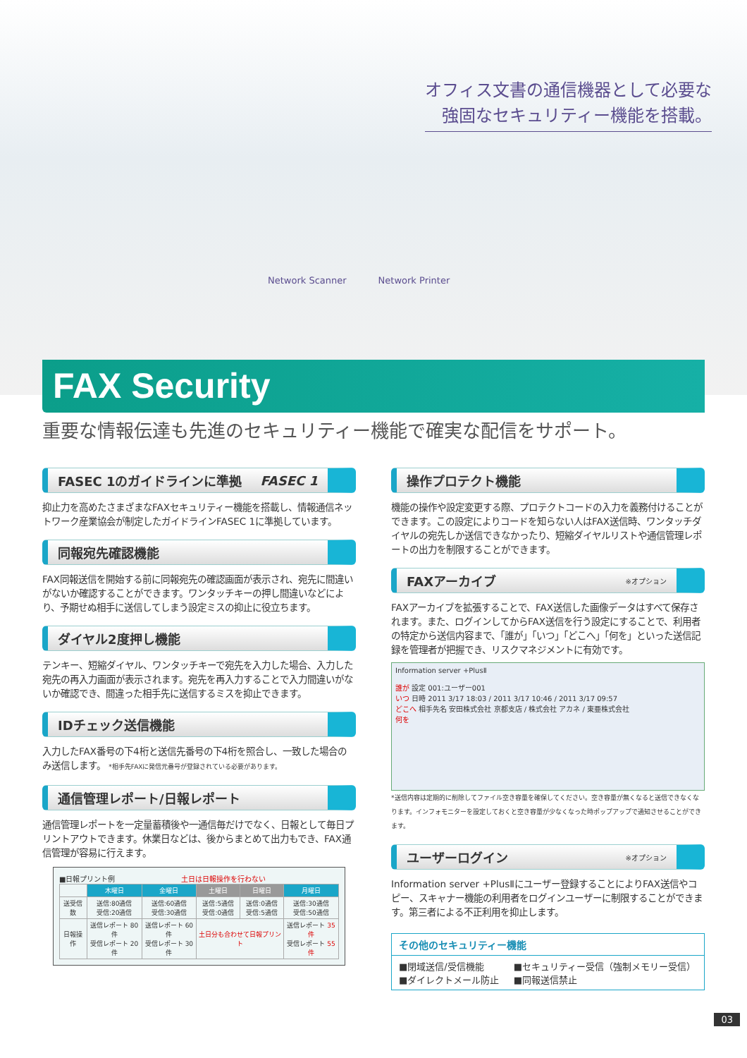オフィス文書の通信機器として必要な
強固なセキュリティー機能を搭載。
Network Scanner Network Printer
FAX Security
重要な情報伝達も先進のセキュリティー機能で確実な配信をサポート。
FASEC 1のガイドラインに準拠 FASEC 1
抑止力を高めたさまざまなFAXセキュリティー機能を搭載し、情報通信ネットワーク産業協会が制定したガイドラインFASEC 1に準拠しています。
同報宛先確認機能
FAX同報送信を開始する前に同報宛先の確認画面が表示され、宛先に間違いがないか確認することができます。ワンタッチキーの押し間違いなどにより、予期せぬ相手に送信してしまう設定ミスの抑止に役立ちます。
ダイヤル2度押し機能
テンキー、短縮ダイヤル、ワンタッチキーで宛先を入力した場合、入力した宛先の再入力画面が表示されます。宛先を再入力することで入力間違いがないか確認でき、間違った相手先に送信するミスを抑止できます。
IDチェック送信機能
入力したFAX番号の下4桁と送信先番号の下4桁を照合し、一致した場合のみ送信します。 *相手先FAXに発信元番号が登録されている必要があります。
通信管理レポート/日報レポート
通信管理レポートを一定量蓄積後や一通信毎だけでなく、日報として毎日プリントアウトできます。休業日などは、後からまとめて出力もでき、FAX通信管理が容易に行えます。
■日報プリント例 土日は日報操作を行わない
| | 木曜日 | 金曜日 | 土曜日 | 日曜日 | 月曜日 |
| 送受信数 | 送信:80通信 受信:20通信 | 送信:60通信 受信:30通信 | 送信:5通信 受信:0通信 | 送信:0通信 受信:5通信 | 送信:30通信 受信:50通信 |
| 日報操作 | 送信レポート 80件 受信レポート 20件 | 送信レポート 60件 受信レポート 30件 | 土日分も合わせて日報プリント | | 送信レポート 35件 受信レポート 55件 |
操作プロテクト機能
機能の操作や設定変更する際、プロテクトコードの入力を義務付けることができます。この設定によりコードを知らない人はFAX送信時、ワンタッチダイヤルの宛先しか送信できなかったり、短縮ダイヤルリストや通信管理レポートの出力を制限することができます。
FAXアーカイブ ※オプション
FAXアーカイブを拡張することで、FAX送信した画像データはすべて保存されます。また、ログインしてからFAX送信を行う設定にすることで、利用者の特定から送信内容まで、「誰が」「いつ」「どこへ」「何を」といった送信記録を管理者が把握でき、リスクマネジメントに有効です。
Information server +PlusⅡ
誰が 設定 001:ユーザー001
いつ 日時 2011 3/17 18:03 / 2011 3/17 10:46 / 2011 3/17 09:57
どこへ 相手先名 安田株式会社 京都支店 / 株式会社 アカネ / 東亜株式会社
何を
*送信内容は定期的に削除してファイル空き容量を確保してください。空き容量が無くなると送信できなくなります。インフォモニターを設定しておくと空き容量が少なくなった時ポップアップで通知させることができます。
ユーザーログイン ※オプション
Information server +PlusⅡにユーザー登録することによりFAX送信やコピー、スキャナー機能の利用者をログインユーザーに制限することができます。第三者による不正利用を抑止します。
その他のセキュリティー機能
■閉域送信/受信機能 ■セキュリティー受信（強制メモリー受信） ■ダイレクトメール防止 ■同報送信禁止
03